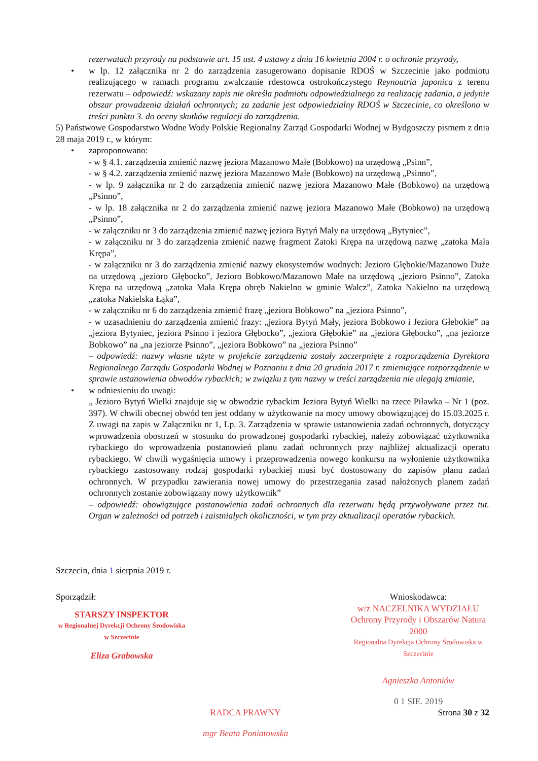rezerwatach przyrody na podstawie art. 15 ust. 4 ustawy z dnia 16 kwietnia 2004 r. o ochronie przyrody,
• w lp. 12 załącznika nr 2 do zarządzenia zasugerowano dopisanie RDOŚ w Szczecinie jako podmiotu realizującego w ramach programu zwalczanie rdestowca ostrokończystego Reynoutria japonica z terenu rezerwatu – odpowiedź: wskazany zapis nie określa podmiotu odpowiedzialnego za realizację zadania, a jedynie obszar prowadzenia działań ochronnych; za zadanie jest odpowiedzialny RDOŚ w Szczecinie, co określono w treści punktu 3. do oceny skutków regulacji do zarządzenia.
5) Państwowe Gospodarstwo Wodne Wody Polskie Regionalny Zarząd Gospodarki Wodnej w Bydgoszczy pismem z dnia 28 maja 2019 r., w którym:
• zaproponowano:
- w § 4.1. zarządzenia zmienić nazwę jeziora Mazanowo Małe (Bobkowo) na urzędową „Psinn”,
- w § 4.2. zarządzenia zmienić nazwę jeziora Mazanowo Małe (Bobkowo) na urzędową „Psinno”,
- w lp. 9 załącznika nr 2 do zarządzenia zmienić nazwę jeziora Mazanowo Małe (Bobkowo) na urzędową „Psinno”,
- w lp. 18 załącznika nr 2 do zarządzenia zmienić nazwę jeziora Mazanowo Małe (Bobkowo) na urzędową „Psinno”,
- w załączniku nr 3 do zarządzenia zmienić nazwę jeziora Bytyń Mały na urzędową „Bytyniec”,
- w załączniku nr 3 do zarządzenia zmienić nazwę fragment Zatoki Krępa na urzędową nazwę „zatoka Mała Krępa”,
- w załączniku nr 3 do zarządzenia zmienić nazwy ekosystemów wodnych: Jezioro Głębokie/Mazanowo Duże na urzędową „jezioro Głębocko”, Jezioro Bobkowo/Mazanowo Małe na urzędową „jezioro Psinno”, Zatoka Krępa na urzędową „zatoka Mała Krępa obręb Nakielno w gminie Wałcz”, Zatoka Nakielno na urzędową „zatoka Nakielska Łąka”,
- w załączniku nr 6 do zarządzenia zmienić frazę „jeziora Bobkowo” na „jeziora Psinno”,
- w uzasadnieniu do zarządzenia zmienić frazy: „jeziora Bytyń Mały, jeziora Bobkowo i Jeziora Głebokie” na „jeziora Bytyniec, jeziora Psinno i jeziora Głębocko”, „jeziora Głębokie” na „jeziora Głębocko”, „na jeziorze Bobkowo” na „na jeziorze Psinno”, „jeziora Bobkowo” na „jeziora Psinno”
– odpowiedź: nazwy własne użyte w projekcie zarządzenia zostały zaczerpnięte z rozporządzenia Dyrektora Regionalnego Zarządu Gospodarki Wodnej w Poznaniu z dnia 20 grudnia 2017 r. zmieniające rozporządzenie w sprawie ustanowienia obwodów rybackich; w związku z tym nazwy w treści zarządzenia nie ulegają zmianie,
• w odniesieniu do uwagi:
„ Jezioro Bytyń Wielki znajduje się w obwodzie rybackim Jeziora Bytyń Wielki na rzece Piławka – Nr 1 (poz. 397). W chwili obecnej obwód ten jest oddany w użytkowanie na mocy umowy obowiązującej do 15.03.2025 r. Z uwagi na zapis w Załączniku nr 1, Lp. 3. Zarządzenia w sprawie ustanowienia zadań ochronnych, dotyczący wprowadzenia obostrzeń w stosunku do prowadzonej gospodarki rybackiej, należy zobowiązać użytkownika rybackiego do wprowadzenia postanowień planu zadań ochronnych przy najbliżej aktualizacji operatu rybackiego. W chwili wygaśnięcia umowy i przeprowadzenia nowego konkursu na wyłonienie użytkownika rybackiego zastosowany rodzaj gospodarki rybackiej musi być dostosowany do zapisów planu zadań ochronnych. W przypadku zawierania nowej umowy do przestrzegania zasad nałożonych planem zadań ochronnych zostanie zobowiązany nowy użytkownik”
– odpowiedź: obowiązujące postanowienia zadań ochronnych dla rezerwatu będą przywoływane przez tut. Organ w zależności od potrzeb i zaistniałych okoliczności, w tym przy aktualizacji operatów rybackich.
Szczecin, dnia 1 sierpnia 2019 r.
Sporządził:
STARSZY INSPEKTOR
w Regionalnej Dyrekcji Ochrony Środowiska
w Szczecinie
Eliza Grabowska
Wnioskodawca:
w/z NACZELNIKA WYDZIAŁU
Ochrony Przyrody i Obszarów Natura 2000
Regionalna Dyrekcja Ochrony Środowiska w Szczecinie
Agnieszka Antoniów
0 1 SIE. 2019
RADCA PRAWNY
mgr Beata Poniatowska
Strona 30 z 32